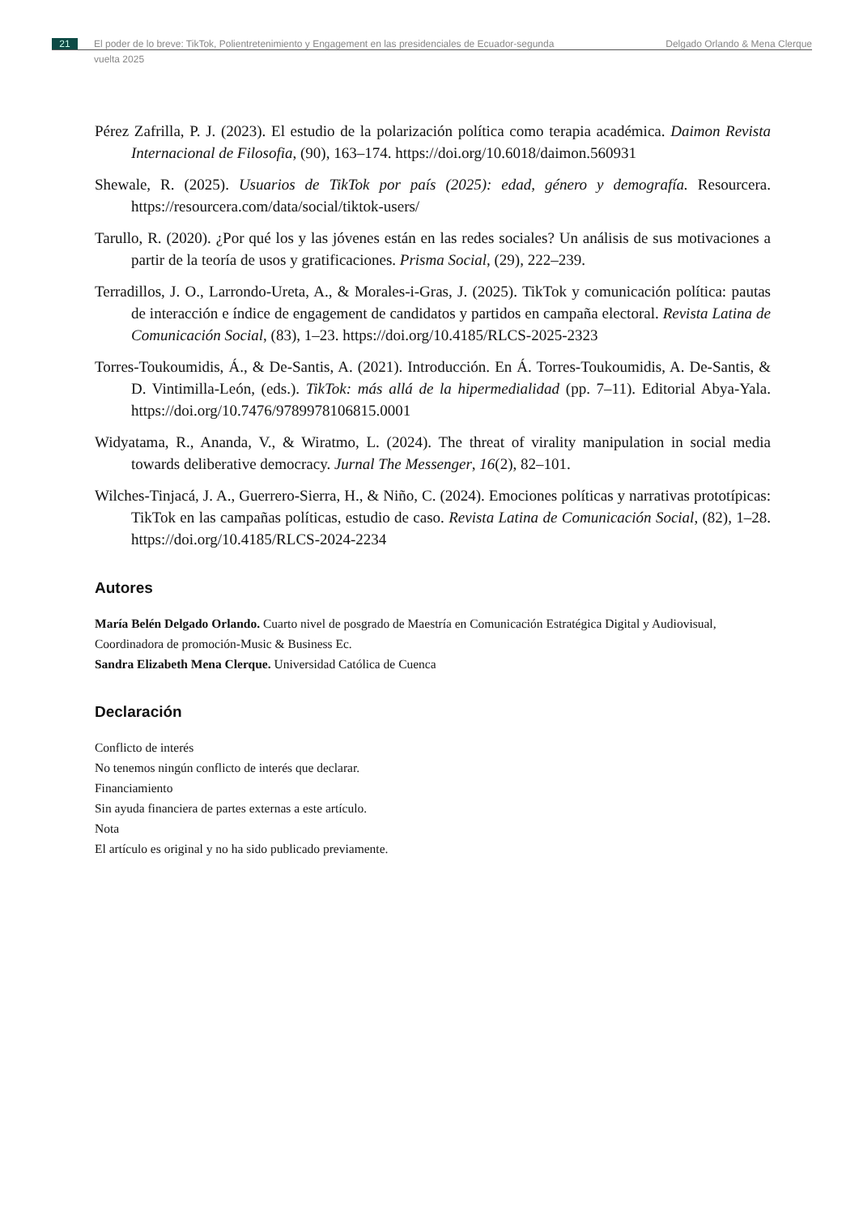21 El poder de lo breve: TikTok, Polientretenimiento y Engagement en las presidenciales de Ecuador-segunda Delgado Orlando & Mena Clerque
vuelta 2025
Pérez Zafrilla, P. J. (2023). El estudio de la polarización política como terapia académica. Daimon Revista Internacional de Filosofia, (90), 163–174. https://doi.org/10.6018/daimon.560931
Shewale, R. (2025). Usuarios de TikTok por país (2025): edad, género y demografía. Resourcera. https://resourcera.com/data/social/tiktok-users/
Tarullo, R. (2020). ¿Por qué los y las jóvenes están en las redes sociales? Un análisis de sus motivaciones a partir de la teoría de usos y gratificaciones. Prisma Social, (29), 222–239.
Terradillos, J. O., Larrondo-Ureta, A., & Morales-i-Gras, J. (2025). TikTok y comunicación política: pautas de interacción e índice de engagement de candidatos y partidos en campaña electoral. Revista Latina de Comunicación Social, (83), 1–23. https://doi.org/10.4185/RLCS-2025-2323
Torres-Toukoumidis, Á., & De-Santis, A. (2021). Introducción. En Á. Torres-Toukoumidis, A. De-Santis, & D. Vintimilla-León, (eds.). TikTok: más allá de la hipermedialidad (pp. 7–11). Editorial Abya-Yala. https://doi.org/10.7476/9789978106815.0001
Widyatama, R., Ananda, V., & Wiratmo, L. (2024). The threat of virality manipulation in social media towards deliberative democracy. Jurnal The Messenger, 16(2), 82–101.
Wilches-Tinjacá, J. A., Guerrero-Sierra, H., & Niño, C. (2024). Emociones políticas y narrativas prototípicas: TikTok en las campañas políticas, estudio de caso. Revista Latina de Comunicación Social, (82), 1–28. https://doi.org/10.4185/RLCS-2024-2234
Autores
María Belén Delgado Orlando. Cuarto nivel de posgrado de Maestría en Comunicación Estratégica Digital y Audiovisual, Coordinadora de promoción-Music & Business Ec.
Sandra Elizabeth Mena Clerque. Universidad Católica de Cuenca
Declaración
Conflicto de interés
No tenemos ningún conflicto de interés que declarar.
Financiamiento
Sin ayuda financiera de partes externas a este artículo.
Nota
El artículo es original y no ha sido publicado previamente.